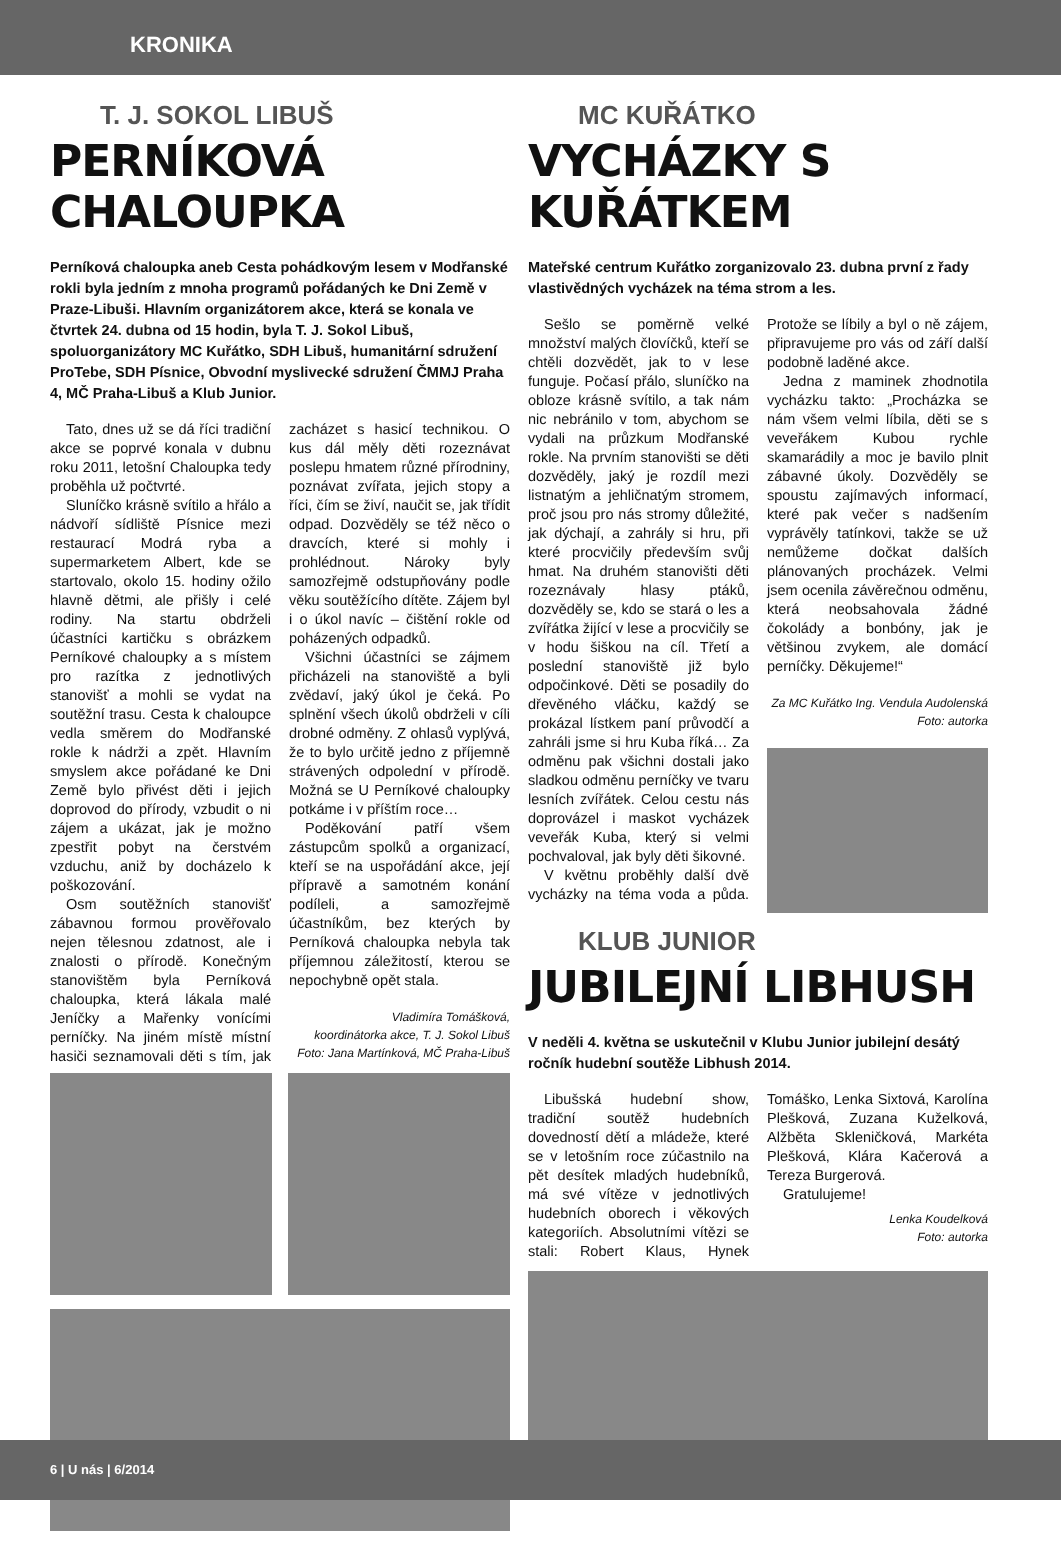KRONIKA
T. J. SOKOL LIBUŠ
PERNÍKOVÁ CHALOUPKA
Perníková chaloupka aneb Cesta pohádkovým lesem v Modřanské rokli byla jedním z mnoha programů pořádaných ke Dni Země v Praze-Libuši. Hlavním organizátorem akce, která se konala ve čtvrtek 24. dubna od 15 hodin, byla T. J. Sokol Libuš, spoluorganizátory MC Kuřátko, SDH Libuš, humanitární sdružení ProTebe, SDH Písnice, Obvodní myslivecké sdružení ČMMJ Praha 4, MČ Praha-Libuš a Klub Junior.
Tato, dnes už se dá říci tradiční akce se poprvé konala v dubnu roku 2011, letošní Chaloupka tedy proběhla už počtvrté.
Sluníčko krásně svítilo a hřálo a nádvoří sídliště Písnice mezi restaurací Modrá ryba a supermarketem Albert, kde se startovalo, okolo 15. hodiny ožilo hlavně dětmi, ale přišly i celé rodiny. Na startu obdrželi účastníci kartičku s obrázkem Perníkové chaloupky a s místem pro razítka z jednotlivých stanovišť a mohli se vydat na soutěžní trasu. Cesta k chaloupce vedla směrem do Modřanské rokle k nádrži a zpět. Hlavním smyslem akce pořádané ke Dni Země bylo přivést děti i jejich doprovod do přírody, vzbudit o ni zájem a ukázat, jak je možno zpestřit pobyt na čerstvém vzduchu, aniž by docházelo k poškozování.
Osm soutěžních stanovišť zábavnou formou prověřovalo nejen tělesnou zdatnost, ale i znalosti o přírodě. Konečným stanovištěm byla Perníková chaloupka, která lákala malé Jeníčky a Mařenky vonícími perníčky. Na jiném místě místní hasiči seznamovali děti s tím, jak zacházet s hasicí technikou. O kus dál měly děti rozeznávat poslepu hmatem různé přírodniny, poznávat zvířata, jejich stopy a říci, čím se živí, naučit se, jak třídit odpad. Dozvěděly se též něco o dravcích, které si mohly i prohlédnout. Nároky byly samozřejmě odstupňovány podle věku soutěžícího dítěte. Zájem byl i o úkol navíc – čištění rokle od poházených odpadků.
Všichni účastníci se zájmem přicházeli na stanoviště a byli zvědaví, jaký úkol je čeká. Po splnění všech úkolů obdrželi v cíli drobné odměny. Z ohlasů vyplývá, že to bylo určitě jedno z příjemně strávených odpolední v přírodě. Možná se U Perníkové chaloupky potkáme i v příštím roce…
Poděkování patří všem zástupcům spolků a organizací, kteří se na uspořádání akce, její přípravě a samotném konání podíleli, a samozřejmě účastníkům, bez kterých by Perníková chaloupka nebyla tak příjemnou záležitostí, kterou se nepochybně opět stala.
Vladimíra Tomášková,
koordinátorka akce, T. J. Sokol Libuš
Foto: Jana Martínková, MČ Praha-Libuš
MC KUŘÁTKO
VYCHÁZKY S KUŘÁTKEM
Mateřské centrum Kuřátko zorganizovalo 23. dubna první z řady vlastivědných vycházek na téma strom a les.
Sešlo se poměrně velké množství malých človíčků, kteří se chtěli dozvědět, jak to v lese funguje. Počasí přálo, sluníčko na obloze krásně svítilo, a tak nám nic nebránilo v tom, abychom se vydali na průzkum Modřanské rokle. Na prvním stanovišti se děti dozvěděly, jaký je rozdíl mezi listnatým a jehličnatým stromem, proč jsou pro nás stromy důležité, jak dýchají, a zahrály si hru, při které procvičily především svůj hmat. Na druhém stanovišti děti rozeznávaly hlasy ptáků, dozvěděly se, kdo se stará o les a zvířátka žijící v lese a procvičily se v hodu šiškou na cíl. Třetí a poslední stanoviště již bylo odpočinkové. Děti se posadily do dřevěného vláčku, každý se prokázal lístkem paní průvodčí a zahráli jsme si hru Kuba říká… Za odměnu pak všichni dostali jako sladkou odměnu perníčky ve tvaru lesních zvířátek. Celou cestu nás doprovázel i maskot vycházek veveřák Kuba, který si velmi pochvaloval, jak byly děti šikovné.
V květnu proběhly další dvě vycházky na téma voda a půda. Protože se líbily a byl o ně zájem, připravujeme pro vás od září další podobně laděné akce.
Jedna z maminek zhodnotila vycházku takto: „Procházka se nám všem velmi líbila, děti se s veveřákem Kubou rychle skamarádily a moc je bavilo plnit zábavné úkoly. Dozvěděly se spoustu zajímavých informací, které pak večer s nadšením vyprávěly tatínkovi, takže se už nemůžeme dočkat dalších plánovaných procházek. Velmi jsem ocenila závěrečnou odměnu, která neobsahovala žádné čokolády a bonbóny, jak je většinou zvykem, ale domácí perníčky. Děkujeme!“
Za MC Kuřátko Ing. Vendula Audolenská
Foto: autorka
KLUB JUNIOR
JUBILEJNÍ LIBHUSH
V neděli 4. května se uskutečnil v Klubu Junior jubilejní desátý ročník hudební soutěže Libhush 2014.
Libušská hudební show, tradiční soutěž hudebních dovedností dětí a mládeže, které se v letošním roce zúčastnilo na pět desítek mladých hudebníků, má své vítěze v jednotlivých hudebních oborech i věkových kategoriích. Absolutními vítězi se stali: Robert Klaus, Hynek Tomáško, Lenka Sixtová, Karolína Plešková, Zuzana Kuželková, Alžběta Skleničková, Markéta Plešková, Klára Kačerová a Tereza Burgerová.
Gratulujeme!
Lenka Koudelková
Foto: autorka
6 | U nás | 6/2014